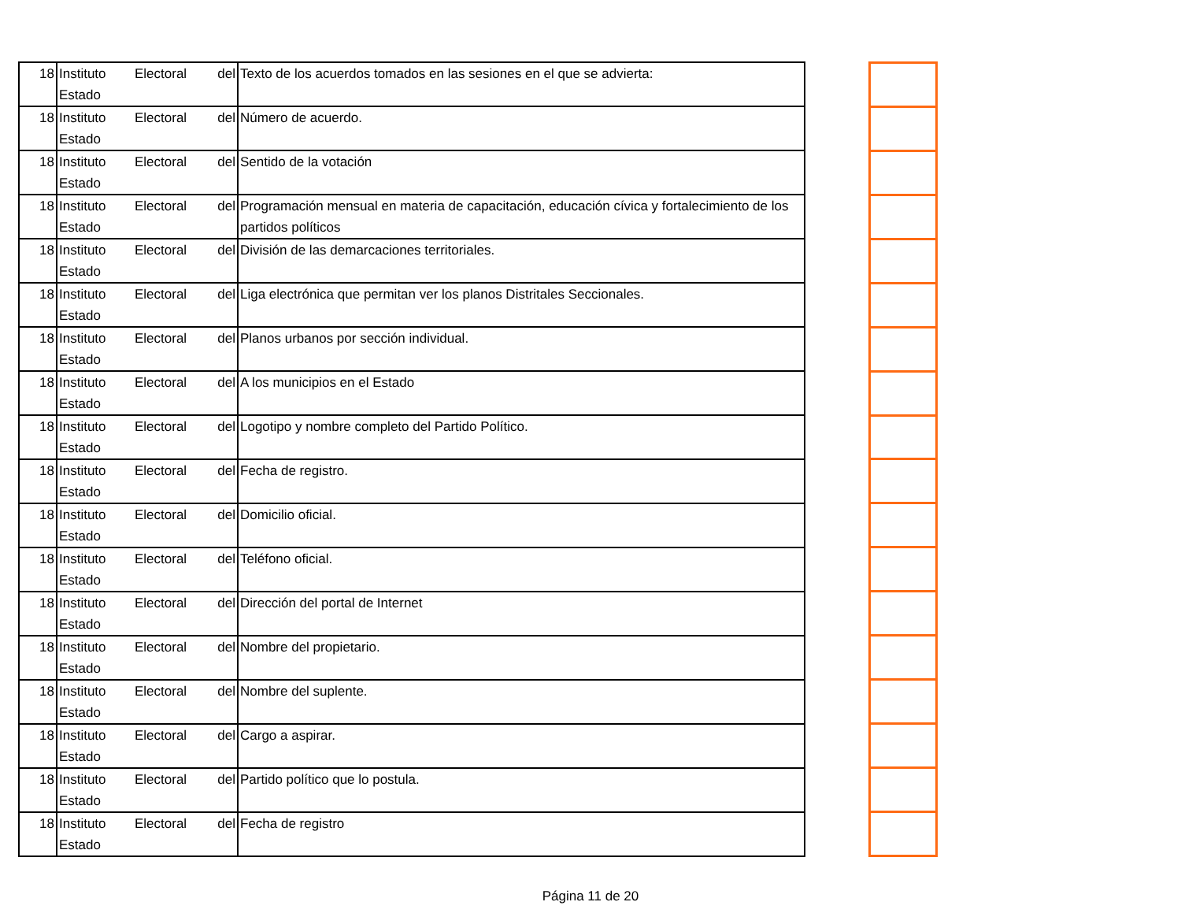| 18 | Instituto Electoral del Estado | Texto de los acuerdos tomados en las sesiones en el que se advierta: |
| 18 | Instituto Electoral del Estado | Número de acuerdo. |
| 18 | Instituto Electoral del Estado | Sentido de la votación |
| 18 | Instituto Electoral del Estado | Programación mensual en materia de capacitación, educación cívica y fortalecimiento de los partidos políticos |
| 18 | Instituto Electoral del Estado | División de las demarcaciones territoriales. |
| 18 | Instituto Electoral del Estado | Liga electrónica que permitan ver los planos Distritales Seccionales. |
| 18 | Instituto Electoral del Estado | Planos urbanos por sección individual. |
| 18 | Instituto Electoral del Estado | A los municipios en el Estado |
| 18 | Instituto Electoral del Estado | Logotipo y nombre completo del Partido Político. |
| 18 | Instituto Electoral del Estado | Fecha de registro. |
| 18 | Instituto Electoral del Estado | Domicilio oficial. |
| 18 | Instituto Electoral del Estado | Teléfono oficial. |
| 18 | Instituto Electoral del Estado | Dirección del portal de Internet |
| 18 | Instituto Electoral del Estado | Nombre del propietario. |
| 18 | Instituto Electoral del Estado | Nombre del suplente. |
| 18 | Instituto Electoral del Estado | Cargo a aspirar. |
| 18 | Instituto Electoral del Estado | Partido político que lo postula. |
| 18 | Instituto Electoral del Estado | Fecha de registro |
Página 11 de 20